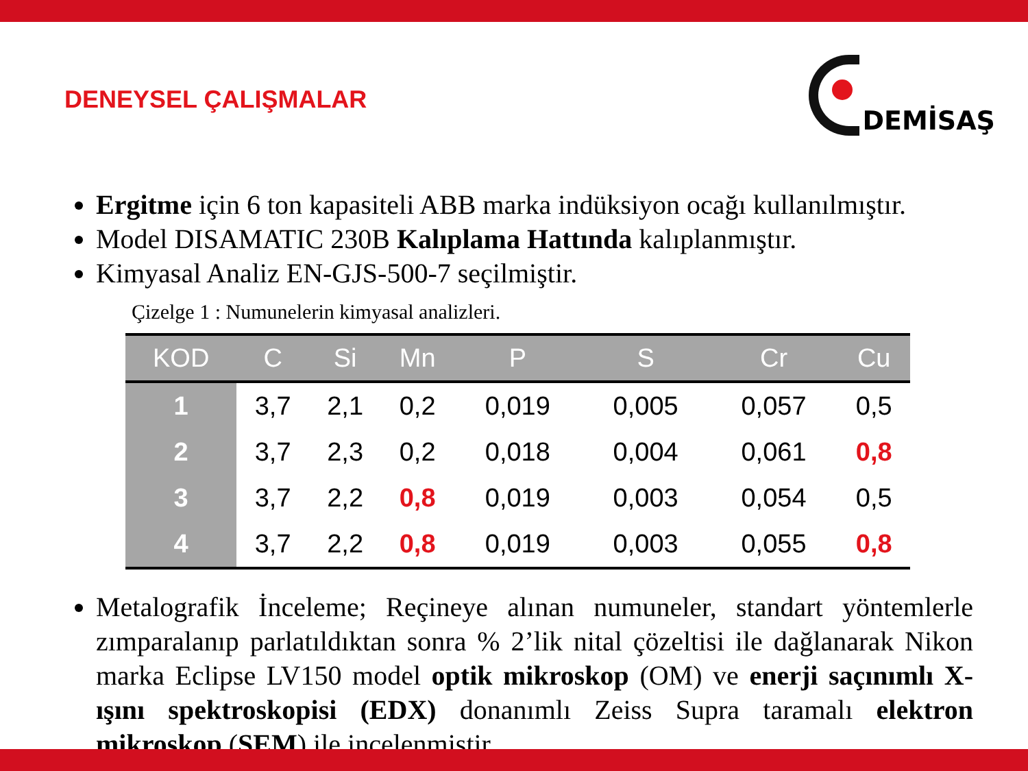DENEYSEL ÇALIŞMALAR
DEMİSAŞ
Ergitme için 6 ton kapasiteli ABB marka indüksiyon ocağı kullanılmıştır.
Model DISAMATIC 230B Kalıplama Hattında kalıplanmıştır.
Kimyasal Analiz EN-GJS-500-7 seçilmiştir.
Çizelge 1 : Numunelerin kimyasal analizleri.
| KOD | C | Si | Mn | P | S | Cr | Cu |
| --- | --- | --- | --- | --- | --- | --- | --- |
| 1 | 3,7 | 2,1 | 0,2 | 0,019 | 0,005 | 0,057 | 0,5 |
| 2 | 3,7 | 2,3 | 0,2 | 0,018 | 0,004 | 0,061 | 0,8 |
| 3 | 3,7 | 2,2 | 0,8 | 0,019 | 0,003 | 0,054 | 0,5 |
| 4 | 3,7 | 2,2 | 0,8 | 0,019 | 0,003 | 0,055 | 0,8 |
Metalografik İnceleme; Reçineye alınan numuneler, standart yöntemlerle zımparalanıp parlatıldıktan sonra % 2’lik nital çözeltisi ile dağlanarak Nikon marka Eclipse LV150 model optik mikroskop (OM) ve enerji saçınımlı X-ışını spektroskopisi (EDX) donanımlı Zeiss Supra taramalı elektron mikroskop (SEM) ile incelenmiştir.